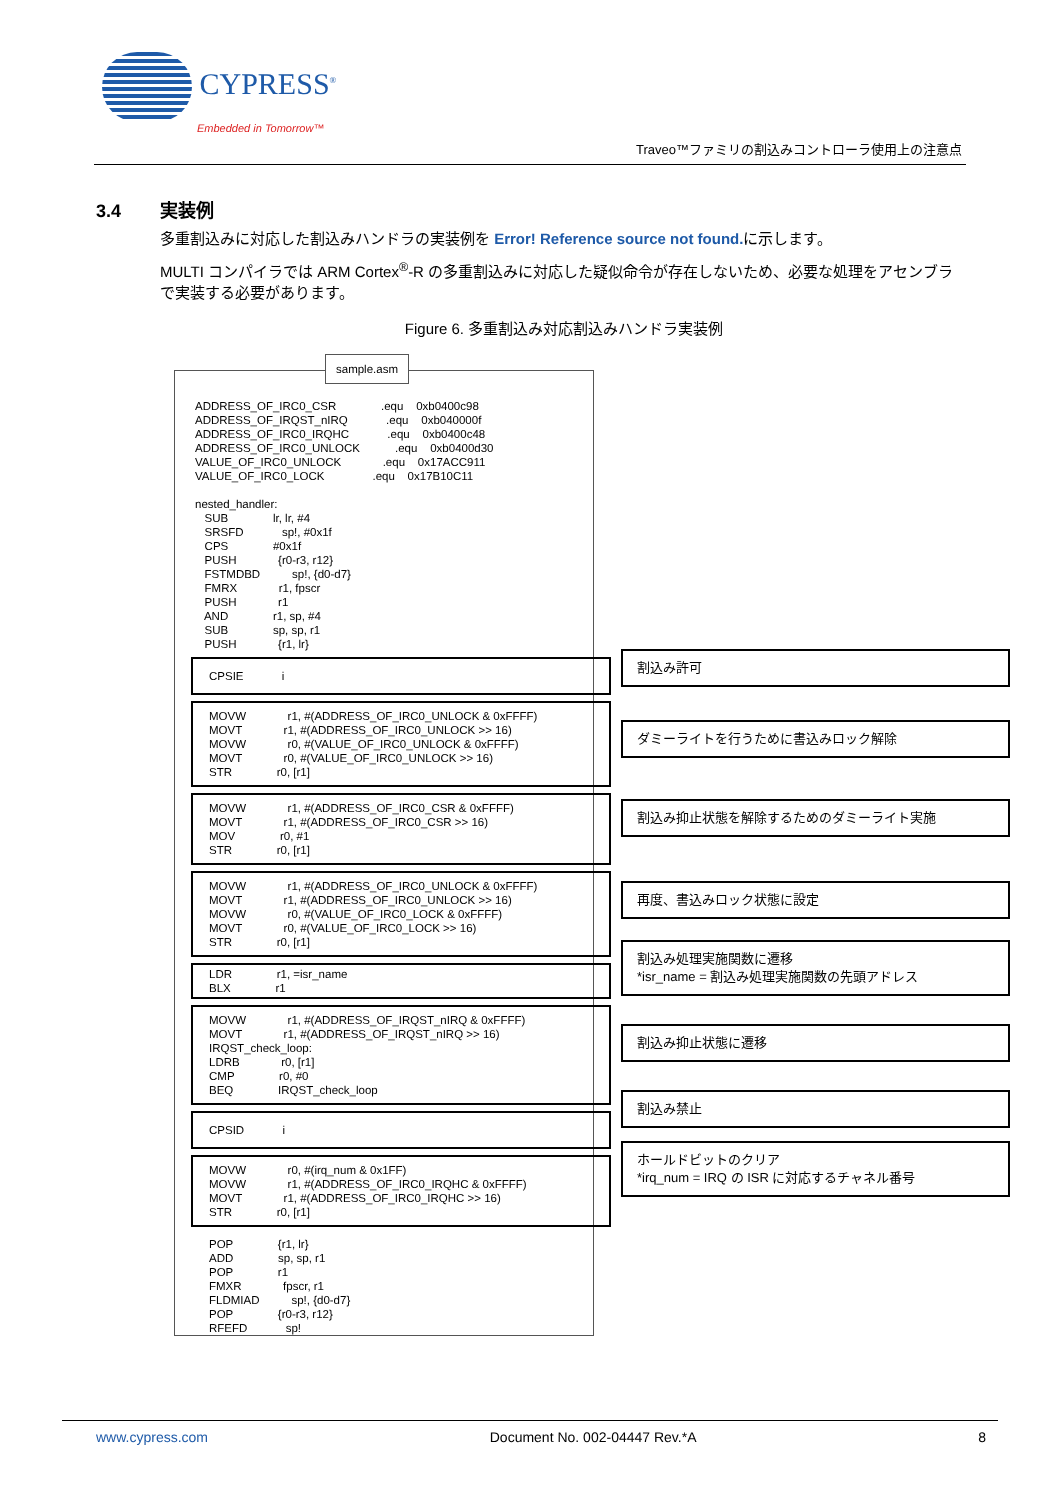CYPRESS<sup>®</sup>
Embedded in Tomorrow™
Traveo™ファミリの割込みコントローラ使用上の注意点
3.4 実装例
多重割込みに対応した割込みハンドラの実装例を Error! Reference source not found. に示します。
MULTI コンパイラでは ARM Cortex<sup>®</sup>-R の多重割込みに対応した疑似命令が存在しないため、必要な処理をアセンブラで実装する必要があります。
Figure 6. 多重割込み対応割込みハンドラ実装例
sample.asm
ADDRESS_OF_IRC0_CSR              .equ    0xb0400c98
ADDRESS_OF_IRQST_nIRQ            .equ    0xb040000f
ADDRESS_OF_IRC0_IRQHC            .equ    0xb0400c48
ADDRESS_OF_IRC0_UNLOCK           .equ    0xb0400d30
VALUE_OF_IRC0_UNLOCK             .equ    0x17ACC911
VALUE_OF_IRC0_LOCK               .equ    0x17B10C11

nested_handler:
   SUB              lr, lr, #4
   SRSFD            sp!, #0x1f
   CPS              #0x1f
   PUSH             {r0-r3, r12}
   FSTMDBD          sp!, {d0-d7}
   FMRX             r1, fpscr
   PUSH             r1
   AND              r1, sp, #4
   SUB              sp, sp, r1
   PUSH             {r1, lr}
CPSIE            i
MOVW             r1, #(ADDRESS_OF_IRC0_UNLOCK & 0xFFFF)
MOVT             r1, #(ADDRESS_OF_IRC0_UNLOCK >> 16)
MOVW             r0, #(VALUE_OF_IRC0_UNLOCK & 0xFFFF)
MOVT             r0, #(VALUE_OF_IRC0_UNLOCK >> 16)
STR              r0, [r1]
MOVW             r1, #(ADDRESS_OF_IRC0_CSR & 0xFFFF)
MOVT             r1, #(ADDRESS_OF_IRC0_CSR >> 16)
MOV              r0, #1
STR              r0, [r1]
MOVW             r1, #(ADDRESS_OF_IRC0_UNLOCK & 0xFFFF)
MOVT             r1, #(ADDRESS_OF_IRC0_UNLOCK >> 16)
MOVW             r0, #(VALUE_OF_IRC0_LOCK & 0xFFFF)
MOVT             r0, #(VALUE_OF_IRC0_LOCK >> 16)
STR              r0, [r1]
LDR              r1, =isr_name
BLX              r1
MOVW             r1, #(ADDRESS_OF_IRQST_nIRQ & 0xFFFF)
MOVT             r1, #(ADDRESS_OF_IRQST_nIRQ >> 16)
IRQST_check_loop:
LDRB             r0, [r1]
CMP              r0, #0
BEQ              IRQST_check_loop
CPSID            i
MOVW             r0, #(irq_num & 0x1FF)
MOVW             r1, #(ADDRESS_OF_IRC0_IRQHC & 0xFFFF)
MOVT             r1, #(ADDRESS_OF_IRC0_IRQHC >> 16)
STR              r0, [r1]
POP              {r1, lr}
ADD              sp, sp, r1
POP              r1
FMXR             fpscr, r1
FLDMIAD          sp!, {d0-d7}
POP              {r0-r3, r12}
RFEFD            sp!
割込み許可
ダミーライトを行うために書込みロック解除
割込み抑止状態を解除するためのダミーライト実施
再度、書込みロック状態に設定
割込み処理実施関数に遷移
*isr_name = 割込み処理実施関数の先頭アドレス
割込み抑止状態に遷移
割込み禁止
ホールドビットのクリア
*irq_num = IRQ の ISR に対応するチャネル番号
www.cypress.com Document No. 002-04447 Rev.*A 8